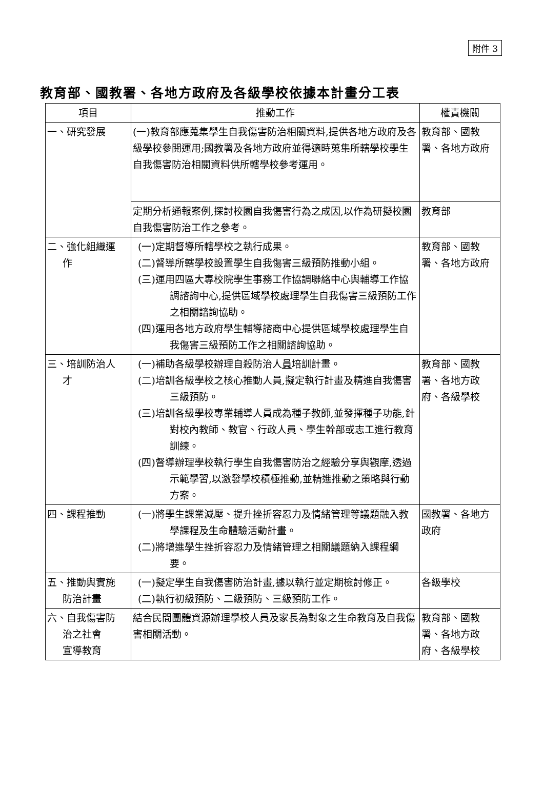附件 3
教育部、國教署、各地方政府及各級學校依據本計畫分工表
| 項目 | 推動工作 | 權責機關 |
| --- | --- | --- |
| 一、研究發展 | (一)教育部應蒐集學生自我傷害防治相關資料,提供各地方政府及各級學校參閱運用;國教署及各地方政府並得適時蒐集所轄學校學生自我傷害防治相關資料供所轄學校參考運用。 | 教育部、國教署、各地方政府 |
| | 定期分析通報案例,探討校園自我傷害行為之成因,以作為研擬校園自我傷害防治工作之參考。 | 教育部 |
| 二、強化組織運 作 | (一)定期督導所轄學校之執行成果。 (二)督導所轄學校設置學生自我傷害三級預防推動小組。 (三)運用四區大專校院學生事務工作協調聯絡中心與輔導工作協調諮詢中心,提供區域學校處理學生自我傷害三級預防工作之相關諮詢協助。 (四)運用各地方政府學生輔導諮商中心提供區域學校處理學生自我傷害三級預防工作之相關諮詢協助。 | 教育部、國教署、各地方政府 |
| 三、培訓防治人 才 | (一)補助各級學校辦理自殺防治人 員 培訓計畫。 (二)培訓各級學校之核心推動人員,擬定執行計畫及精進自我傷害三級預防。 (三)培訓各級學校專業輔導人員成為種子教師,並發揮種子功能,針對校內教師、教官、行政人員、學生幹部或志工進行教育訓練。 (四)督導辦理學校執行學生自我傷害防治之經驗分享與觀摩,透過示範學習,以激發學校積極推動,並精進推動之策略與行動方案。 | 教育部、國教署、各地方政府、各級學校 |
| 四、課程推動 | (一)將學生課業減壓、提升挫折容忍力及情緒管理等議題融入教學課程及生命體驗活動計畫。 (二)將增進學生挫折容忍力及情緒管理之相關議題納入課程綱要。 | 國教署、各地方政府 |
| 五、推動與實施 防治計畫 | (一)擬定學生自我傷害防治計畫,據以執行並定期檢討修正。 (二)執行初級預防、二級預防、三級預防工作。 | 各級學校 |
| 六、自我傷害防 治之社會 宣導教育 | 結合民間團體資源辦理學校人員及家長為對象之生命教育及自我傷害相關活動。 | 教育部、國教署、各地方政府、各級學校 |